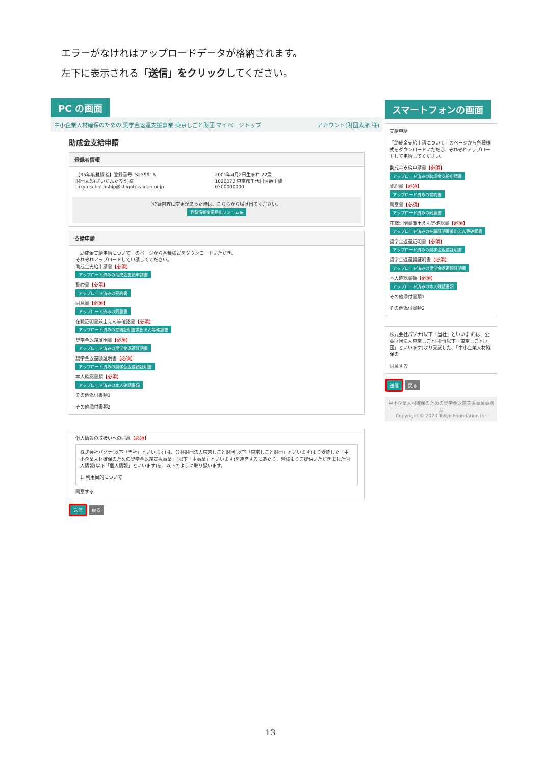エラーがなければアップロードデータが格納されます。
左下に表示される「送信」をクリックしてください。
PC の画面
中小企業人材確保のための 奨学金返還支援事業 東京しごと財団 マイページトップ アカウント(財団太郎 様)
助成金支給申請
登録者情報
【R5年度登録者】登録番号: S23991A
財団太郎(ざいだんたろう)様
tokyo-scholarship@shigotozaidan.or.jp
2001年4月2日生まれ 22歳
1020072 東京都千代田区飯田橋
0300000000
登録内容に変更があった時は、こちらから届け出てください。
登録情報変更届出フォーム ▶
支給申請
「助成金支給申請について」のページから各種様式をダウンロードいただき、
それぞれアップロードして申請してください。
助成金支給申請書【必須】
アップロード済みの助成金支給申請書
誓約書【必須】
アップロード済みの誓約書
同意書【必須】
アップロード済みの同意書
在職証明書兼出えん等確認書【必須】
アップロード済みの在職証明書兼出えん等確認書
奨学金返還証明書【必須】
アップロード済みの奨学金返還証明書
奨学金返還額証明書【必須】
アップロード済みの奨学金返還額証明書
本人確認書類【必須】
アップロード済みの本人確認書類
その他添付書類1
その他添付書類2
個人情報の取扱いへの同意【必須】
株式会社パソナ(以下「当社」といいます)は、公益財団法人東京しごと財団(以下「東京しごと財団」といいます)より受託した「中小企業人材確保のための奨学金返還支援事業」(以下「本事業」といいます)を運営するにあたり、皆様よりご提供いただきました個人情報(以下「個人情報」といいます)を、以下のように取り扱います。
1. 利用目的について
同意する
送信 戻る
スマートフォンの画面
支給申請
「助成金支給申請について」のページから各種様式をダウンロードいただき、それぞれアップロードして申請してください。
助成金支給申請書【必須】
アップロード済みの助成金支給申請書
誓約書【必須】
アップロード済みの誓約書
同意書【必須】
アップロード済みの同意書
在職証明書兼出えん等確認書【必須】
アップロード済みの在職証明書兼出えん等確認書
奨学金返還証明書【必須】
アップロード済みの奨学金返還証明書
奨学金返還額証明書【必須】
アップロード済みの奨学金返還額証明書
本人確認書類【必須】
アップロード済みの本人確認書類
その他添付書類1
その他添付書類2
株式会社パソナ(以下「当社」といいます)は、公益財団法人東京しごと財団(以下「東京しごと財団」といいます)より受託した、「中小企業人材確保の
同意する
送信 戻る
中小企業人材確保のための奨学金返還支援事業事務局
Copyright © 2023 Tokyo Foundation for
13